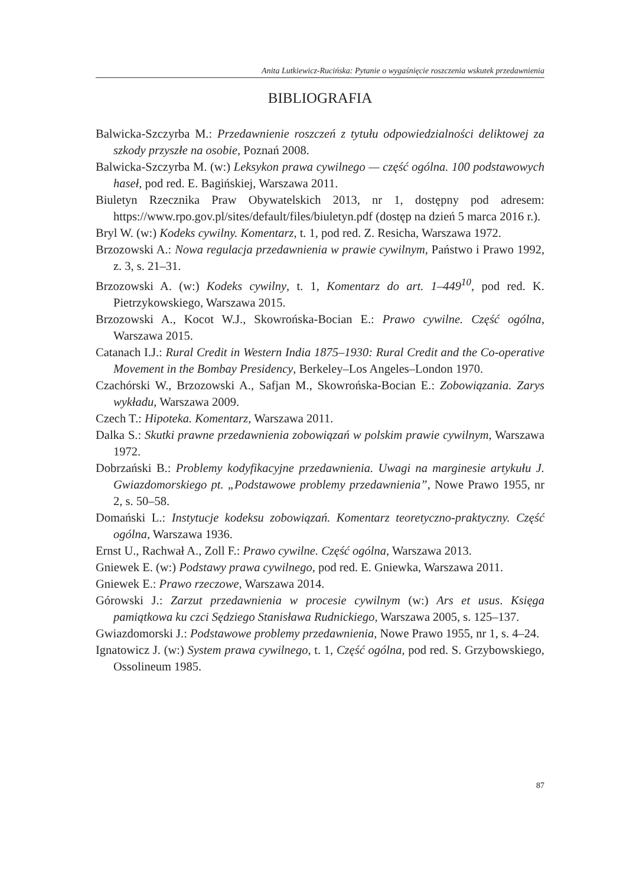Anita Lutkiewicz-Rucińska: Pytanie o wygaśnięcie roszczenia wskutek przedawnienia
BIBLIOGRAFIA
Balwicka-Szczyrba M.: Przedawnienie roszczeń z tytułu odpowiedzialności delik­towej za szkody przyszłe na osobie, Poznań 2008.
Balwicka-Szczyrba M. (w:) Leksykon prawa cywilnego — część ogólna. 100 pod­stawowych haseł, pod red. E. Bagińskiej, Warszawa 2011.
Biuletyn Rzecznika Praw Obywatelskich 2013, nr 1, dostępny pod adresem: https://www.rpo.gov.pl/sites/default/files/biuletyn.pdf (dostęp na dzień 5 marca 2016 r.).
Bryl W. (w:) Kodeks cywilny. Komentarz, t. 1, pod red. Z. Resicha, Warszawa 1972.
Brzozowski A.: Nowa regulacja przedawnienia w prawie cywilnym, Państwo i Pra­wo 1992, z. 3, s. 21–31.
Brzozowski A. (w:) Kodeks cywilny, t. 1, Komentarz do art. 1–449<sup>10</sup>, pod red. K. Pietrzykowskiego, Warszawa 2015.
Brzozowski A., Kocot W.J., Skowrońska-Bocian E.: Prawo cywilne. Część ogólna, Warszawa 2015.
Catanach I.J.: Rural Credit in Western India 1875–1930: Rural Credit and the Co-operative Movement in the Bombay Presidency, Berkeley–Los Angeles–Lon­don 1970.
Czachórski W., Brzozowski A., Safjan M., Skowrońska-Bocian E.: Zobowiązania. Zarys wykładu, Warszawa 2009.
Czech T.: Hipoteka. Komentarz, Warszawa 2011.
Dalka S.: Skutki prawne przedawnienia zobowiązań w polskim prawie cywilnym, Warszawa 1972.
Dobrzański B.: Problemy kodyfikacyjne przedawnienia. Uwagi na marginesie arty­kułu J. Gwiazdomorskiego pt. „Podstawowe problemy przedawnienia”, Nowe Prawo 1955, nr 2, s. 50–58.
Domański L.: Instytucje kodeksu zobowiązań. Komentarz teoretyczno-praktyczny. Część ogólna, Warszawa 1936.
Ernst U., Rachwał A., Zoll F.: Prawo cywilne. Część ogólna, Warszawa 2013.
Gniewek E. (w:) Podstawy prawa cywilnego, pod red. E. Gniewka, Warszawa 2011.
Gniewek E.: Prawo rzeczowe, Warszawa 2014.
Górowski J.: Zarzut przedawnienia w procesie cywilnym (w:) Ars et usus. Księ­ga pamiątkowa ku czci Sędziego Stanisława Rudnickiego, Warszawa 2005, s. 125–137.
Gwiazdomorski J.: Podstawowe problemy przedawnienia, Nowe Prawo 1955, nr 1, s. 4–24.
Ignatowicz J. (w:) System prawa cywilnego, t. 1, Część ogólna, pod red. S. Grzy­bowskiego, Ossolineum 1985.
87